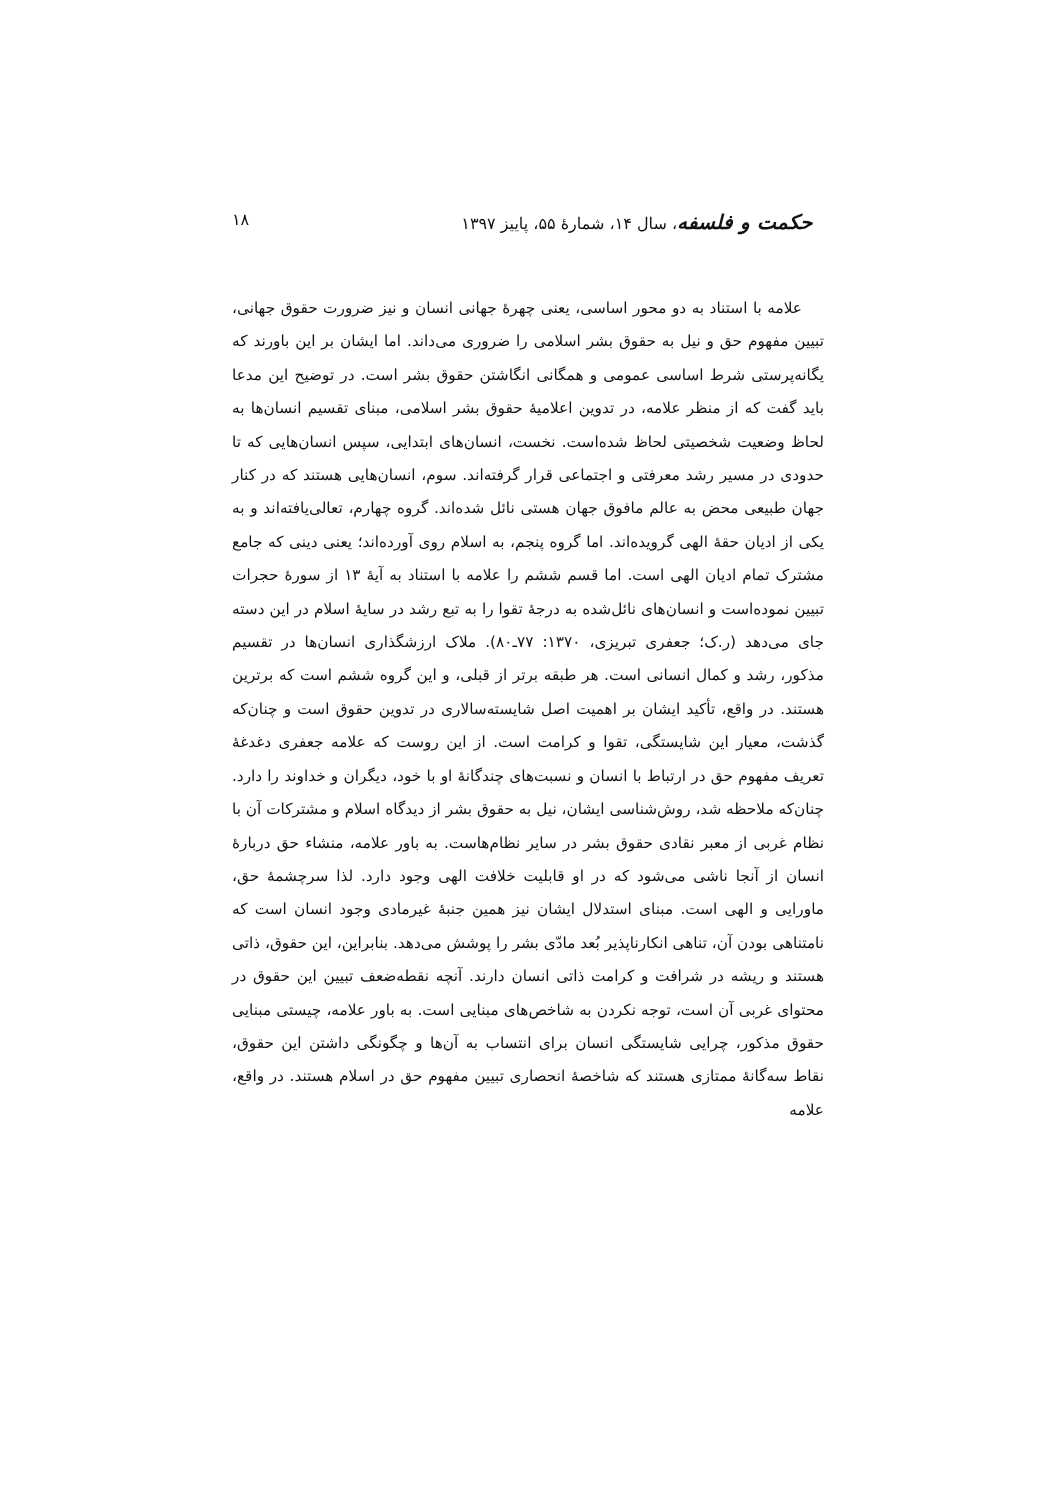حکمت و فلسفه، سال ۱۴، شمارهٔ ۵۵، پاییز ۱۳۹۷ ۱۸
علامه با استناد به دو محور اساسی، یعنی چهرهٔ جهانی انسان و نیز ضرورت حقوق جهانی، تبیین مفهوم حق و نیل به حقوق بشر اسلامی را ضروری می‌داند. اما ایشان بر این باورند که یگانه‌پرستی شرط اساسی عمومی و همگانی انگاشتن حقوق بشر است. در توضیح این مدعا باید گفت که از منظر علامه، در تدوین اعلامیهٔ حقوق بشر اسلامی، مبنای تقسیم انسان‌ها به لحاظ وضعیت شخصیتی لحاظ شده‌است. نخست، انسان‌های ابتدایی، سپس انسان‌هایی که تا حدودی در مسیر رشد معرفتی و اجتماعی قرار گرفته‌اند. سوم، انسان‌هایی هستند که در کنار جهان طبیعی محض به عالم مافوق جهان هستی نائل شده‌اند. گروه چهارم، تعالی‌یافته‌اند و به یکی از ادیان حقهٔ الهی گرویده‌اند. اما گروه پنجم، به اسلام روی آورده‌اند؛ یعنی دینی که جامع مشترک تمام ادیان الهی است. اما قسم ششم را علامه با استناد به آیهٔ ۱۳ از سورهٔ حجرات تبیین نموده‌است و انسان‌های نائل‌شده به درجهٔ تقوا را به تبع رشد در سایهٔ اسلام در این دسته جای می‌دهد (ر.ک؛ جعفری تبریزی، ۱۳۷۰: ۷۷ـ۸۰). ملاک ارزشگذاری انسان‌ها در تقسیم مذکور، رشد و کمال انسانی است. هر طبقه برتر از قبلی، و این گروه ششم است که برترین هستند. در واقع، تأکید ایشان بر اهمیت اصل شایسته‌سالاری در تدوین حقوق است و چنان‌که گذشت، معیار این شایستگی، تقوا و کرامت است. از این روست که علامه جعفری دغدغهٔ تعریف مفهوم حق در ارتباط با انسان و نسبت‌های چندگانهٔ او با خود، دیگران و خداوند را دارد. چنان‌که ملاحظه شد، روش‌شناسی ایشان، نیل به حقوق بشر از دیدگاه اسلام و مشترکات آن با نظام غربی از معبر نقادی حقوق بشر در سایر نظام‌هاست. به باور علامه، منشاء حق دربارهٔ انسان از آنجا ناشی می‌شود که در او قابلیت خلافت الهی وجود دارد. لذا سرچشمهٔ حق، ماورایی و الهی است. مبنای استدلال ایشان نیز همین جنبهٔ غیرمادی وجود انسان است که نامتناهی بودن آن، تناهی انکارناپذیر بُعد مادّی بشر را پوشش می‌دهد. بنابراین، این حقوق، ذاتی هستند و ریشه در شرافت و کرامت ذاتی انسان دارند. آنچه نقطه‌ضعف تبیین این حقوق در محتوای غربی آن است، توجه نکردن به شاخص‌های مبنایی است. به باور علامه، چیستی مبنایی حقوق مذکور، چرایی شایستگی انسان برای انتساب به آن‌ها و چگونگی داشتن این حقوق، نقاط سه‌گانهٔ ممتازی هستند که شاخصهٔ انحصاری تبیین مفهوم حق در اسلام هستند. در واقع، علامه